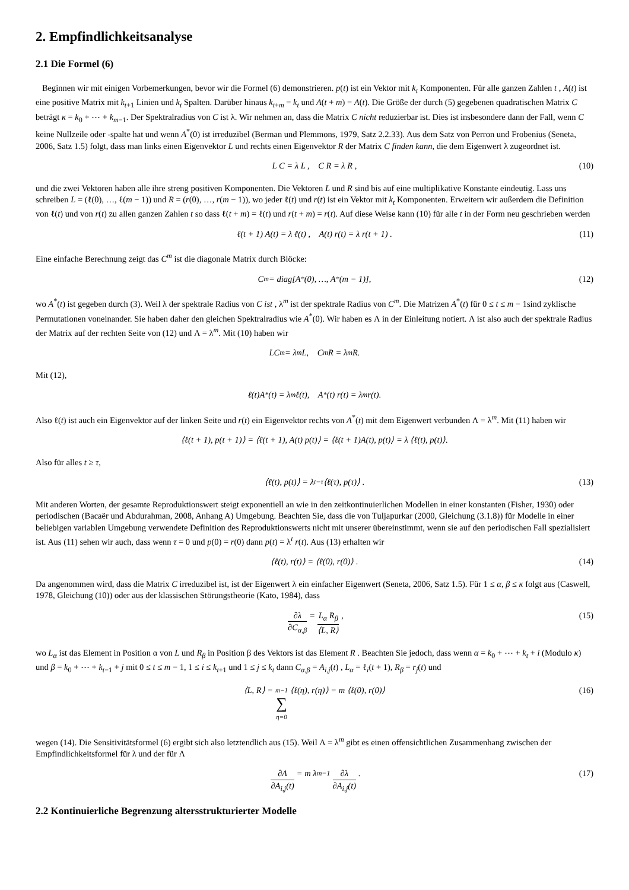2. Empfindlichkeitsanalyse
2.1 Die Formel (6)
Beginnen wir mit einigen Vorbemerkungen, bevor wir die Formel (6) demonstrieren. p(t) ist ein Vektor mit k<sub>t</sub> Komponenten. Für alle ganzen Zahlen t , A(t) ist eine positive Matrix mit k<sub>t+1</sub> Linien und k<sub>t</sub> Spalten. Darüber hinaus k<sub>t+m</sub> = k<sub>t</sub> und A(t + m) = A(t). Die Größe der durch (5) gegebenen quadratischen Matrix C beträgt κ = k<sub>0</sub> + ⋯ + k<sub>m−1</sub>. Der Spektralradius von C ist λ. Wir nehmen an, dass die Matrix C nicht reduzierbar ist. Dies ist insbesondere dann der Fall, wenn C keine Nullzeile oder -spalte hat und wenn A<sup>*</sup>(0) ist irreduzibel (Berman und Plemmons, 1979, Satz 2.2.33). Aus dem Satz von Perron und Frobenius (Seneta, 2006, Satz 1.5) folgt, dass man links einen Eigenvektor L und rechts einen Eigenvektor R der Matrix C finden kann, die dem Eigenwert λ zugeordnet ist.
L C = λ L , C R = λ R , (10)
und die zwei Vektoren haben alle ihre streng positiven Komponenten. Die Vektoren L und R sind bis auf eine multiplikative Konstante eindeutig. Lass uns schreiben L = (ℓ(0), …, ℓ(m − 1)) und R = (r(0), …, r(m − 1)), wo jeder ℓ(t) und r(t) ist ein Vektor mit k<sub>t</sub> Komponenten. Erweitern wir außerdem die Definition von ℓ(t) und von r(t) zu allen ganzen Zahlen t so dass ℓ(t + m) = ℓ(t) und r(t + m) = r(t). Auf diese Weise kann (10) für alle t in der Form neu geschrieben werden
ℓ(t + 1) A(t) = λ ℓ(t) , A(t) r(t) = λ r(t + 1) . (11)
Eine einfache Berechnung zeigt das C<sup>m</sup> ist die diagonale Matrix durch Blöcke:
C<sup>m</sup> = diag[A<sup>*</sup>(0), …, A<sup>*</sup>(m − 1)], (12)
wo A<sup>*</sup>(t) ist gegeben durch (3). Weil λ der spektrale Radius von C ist , λ<sup>m</sup> ist der spektrale Radius von C<sup>m</sup>. Die Matrizen A<sup>*</sup>(t) für 0 ≤ t ≤ m − 1sind zyklische Permutationen voneinander. Sie haben daher den gleichen Spektralradius wie A<sup>*</sup>(0). Wir haben es Λ in der Einleitung notiert. Λ ist also auch der spektrale Radius der Matrix auf der rechten Seite von (12) und Λ = λ<sup>m</sup>. Mit (10) haben wir
LC<sup>m</sup> = λ<sup>m</sup>L, C<sup>m</sup>R = λ<sup>m</sup>R.
Mit (12),
ℓ(t)A<sup>*</sup>(t) = λ<sup>m</sup>ℓ(t), A<sup>*</sup>(t) r(t) = λ<sup>m</sup>r(t).
Also ℓ(t) ist auch ein Eigenvektor auf der linken Seite und r(t) ein Eigenvektor rechts von A<sup>*</sup>(t) mit dem Eigenwert verbunden Λ = λ<sup>m</sup>. Mit (11) haben wir
⟨ℓ(t + 1), p(t + 1)⟩ = ⟨ℓ(t + 1), A(t) p(t)⟩ = ⟨ℓ(t + 1)A(t), p(t)⟩ = λ ⟨ℓ(t), p(t)⟩.
Also für alles t ≥ τ,
⟨ℓ(t), p(t)⟩ = λ<sup>t−τ</sup>⟨ℓ(τ), p(τ)⟩ . (13)
Mit anderen Worten, der gesamte Reproduktionswert steigt exponentiell an wie in den zeitkontinuierlichen Modellen in einer konstanten (Fisher, 1930) oder periodischen (Bacaër und Abdurahman, 2008, Anhang A) Umgebung. Beachten Sie, dass die von Tuljapurkar (2000, Gleichung (3.1.8)) für Modelle in einer beliebigen variablen Umgebung verwendete Definition des Reproduktionswerts nicht mit unserer übereinstimmt, wenn sie auf den periodischen Fall spezialisiert ist. Aus (11) sehen wir auch, dass wenn τ = 0 und p(0) = r(0) dann p(t) = λ<sup>t</sup> r(t). Aus (13) erhalten wir
⟨ℓ(t), r(t)⟩ = ⟨ℓ(0), r(0)⟩ . (14)
Da angenommen wird, dass die Matrix C irreduzibel ist, ist der Eigenwert λ ein einfacher Eigenwert (Seneta, 2006, Satz 1.5). Für 1 ≤ α, β ≤ κ folgt aus (Caswell, 1978, Gleichung (10)) oder aus der klassischen Störungstheorie (Kato, 1984), dass
∂λ ∂C<sub>α,β</sub> = L<sub>α</sub> R<sub>β</sub> ⟨L, R⟩ , (15)
wo L<sub>α</sub> ist das Element in Position α von L und R<sub>β</sub> in Position β des Vektors ist das Element R . Beachten Sie jedoch, dass wenn α = k<sub>0</sub> + ⋯ + k<sub>t</sub> + i (Modulo κ) und β = k<sub>0</sub> + ⋯ + k<sub>t−1</sub> + j mit 0 ≤ t ≤ m − 1, 1 ≤ i ≤ k<sub>t+1</sub> und 1 ≤ j ≤ k<sub>t</sub> dann C<sub>α,β</sub> = A<sub>i,j</sub>(t) , L<sub>α</sub> = ℓ<sub>i</sub>(t + 1), R<sub>β</sub> = r<sub>j</sub>(t) und
⟨L, R⟩ = m−1 ∑ η=0 ⟨ℓ(η), r(η)⟩ = m ⟨ℓ(0), r(0)⟩ (16)
wegen (14). Die Sensitivitätsformel (6) ergibt sich also letztendlich aus (15). Weil Λ = λ<sup>m</sup> gibt es einen offensichtlichen Zusammenhang zwischen der Empfindlichkeitsformel für λ und der für Λ
∂Λ ∂A<sub>i,j</sub>(t) = m λ<sup>m−1</sup> ∂λ ∂A<sub>i,j</sub>(t) . (17)
2.2 Kontinuierliche Begrenzung altersstrukturierter Modelle